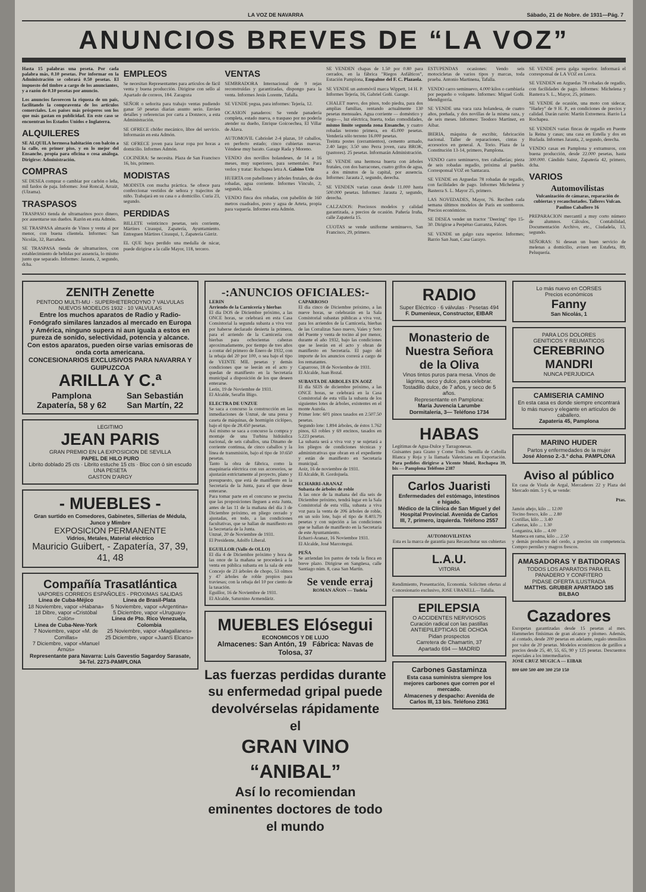LA VOZ DE NAVARRA Sábado, 21 de Nobre. de 1931—Pág. 7
ANUNCIOS BREVES DE “LA VOZ”
Hasta 15 palabras una peseta. Por cada palabra más, 0.10 pesetas. Por informar en la Administración se cobrará 0.50 pesetas. El impuesto del timbre a cargo de los anunciantes, y a razón de 0.10 pesetas por anuncio.
Los anuncios favorecen la riqueza de un país, facilitando la compraventa de los artículos comerciales. Los países más prósperos son los que más gastan en publicidad. En este caso se encuentran los Estados Unidos e Inglaterra.
ALQUILERES
SE ALQUILA hermosa habitación con balcón a la calle, en primer piso, y en lo mejor del Ensanche, propia para oficina o cosa análoga. Dirigirse: Administración.
COMPRAS
SE DESEA comprar o cambiar por carbón o leña, mil fardos de paja. Informes: José Roncal, Arraiz, (Ulzama).
TRASPASOS
TRASPASO tienda de ultramarinos poco dinero, por ausentarse sus dueños. Razón en esta Admón.
SE TRASPASA almacén de Vinos y venta al por menor, con buena clientela. Informes: San Nicolás, 32, Barrañeta.
SE TRASPASA tienda de ultramarinos, con establecimiento de bebidas por ausencia, lo mismo junto que separado. Informes: Jarauta, 2, segundo, dcha.
EMPLEOS
Se necesitan Representantes para artículos de fácil venta y buena producción. Dirigirse con sello al Apartado de correos, 184. Zaragoza
SEÑOR o señorita para trabajo ventas pudiendo ganar 50 pesetas diarias asunto serio. Envíen detalles y referencias por carta a Donzeco, a esta Administración.
SE OFRECE chófer mecánico, libre del servicio. Informarán en esta Admón.
SE OFRECE joven para lavar ropa por horas a domicilio. Informes Admón.
COCINERA: Se necesita. Plaza de San Francisco 16, bis, primero.
MODISTAS
MODISTA con mucha práctica. Se ofrece para confeccionar vestidos de señora y trajecitos de niño. Trabajará en su casa o a domicilio. Curia 23, segundo.
PERDIDAS
BILLETE veinticinco pesetas, seis corriente, Mártires Cirauqui, Zapatería, Ayuntamiento. Entreguen Mártires Cirauqui, 1, Zapatería Gárriz.
EL QUE haya perdido una medalla de nácar, puede dirigirse a la calle Mayor, 118, tercero.
VENTAS
SEMBRADORA Internacional de 9 rejas reconstruídas y garantizadas, dispongo para la venta. Informes Jesús Lorente, Tafalla.
SE VENDE yegua, para informes: Tejería, 12.
OCASION panaderos: Se vende panadería completa, estado nueva, o traspaso por no poderla atender su dueño, Enrique Goicoechea, El Villar de Alava.
AUTOMOVIL Cabriolet 2-4 plazas, 10 caballos, en perfecto estado; cinco cubiertas nuevas. Véndese muy barato. Garage Rada y Moreno.
VENDO dos novillos holandeses, de 14 a 16 meses, muy superiores, para sementales. Para verlos y tratar: Rochapea letra A. Gabino Uriz
HUERTA con pabellones y árboles frutales, de dos robadas, agua corriente. Informes Vínculo, 2, segundo, izda.
VENDO finca dos robadas, con pabellón de 160 metros cuadrados, pozo y agua de Arteta, propia para vaquería. Informes esta Admón.
SE VENDEN chapas de 1.50 por 0.80 para cerrados, en la fábrica "Riegos Asfálticos", Estación Pamplona, Empalme del F. C. Plazaola.
SE VENDE un automóvil marca Wippett, 14 H. P. Informes Tejería, 16, Gabriel Goñi. Garage.
CHALET nuevo, dos pisos, todo piedra, para dos amplias familias, rentando actualmente 130 pesetas mensuales. Agua corriente — doméstico y riego—, luz eléctrica, huerta, todas comodidades, mismo límite segunda zona Ensanche, y cuatro robadas terreno primera, en 45.000 pesetas. Vendería sólo terreno 16.000 pesetas.
Treinta postes (cerramientos), cemento armado, 2.40 largo; 3.50 uno Perra joven, raza BROK, (pastores). 25 pesetas. Informarán Administración.
SE VENDE una hermosa huerta con árboles frutales, con dos barracones, cuatro grifos de agua, a dos minutos de la capital, por ausencia. Informes: Jarauta 2, segundo, derecha.
SE VENDEN varias casas desde 11.000 hasta 500.000 pesetas. Informes: Jarauta 2, segundo, derecha.
CALZADOS: Preciosos modelos y calidad garantizada, a precios de ocasión. Pañería Iruña, calle Zapatería 15.
CUOTAS se vende uniforme seminuevo, San Francisco, 29, primero.
ESTUPENDAS ocasiones: Vendo seis motocicletas de varios tipos y marcas, toda prueba. Antonio Martinena, Tafalla.
VENDO carro seminuevo, 4.000 kilos o cambiaría por pequeño o volquete. Informes: Miguel Goñi. Mendigorría.
SE VENDE una vaca raza holandesa, de cuatro años, preñada, y dos novillas de la misma raza, y de seis meses. Informes: Teodoro Martínez, en Aibar.
IBERIA, máquina de escribir, fabricación nacional. Taller de reparaciones, cintas y accesorios en general. A. Torio. Plaza de la Constitución 13-14, primero, Pamplona.
VENDO carro seminuevo, tres caballerías; pieza de seis robadas regadío, próxima al pueblo. Corresponsal VOZ en Santacara.
SE VENDE en Arguedas 78 robadas de regadío, con facilidades de pago. Informes Michelena y Basterra S. L. Mayor 25, primero.
LAS NOVEDADES, Mayor, 76. Reciben cada semana últimos modelos de París en sombreros. Precios económicos.
SE DESEA vender un tractor "Deering" tipo 15-30. Dirigirse a Perpétuo Garranza, Falces.
SE VENDE un galgo raza superior. Informes; Barrio San Juan, Casa Garayo.
SE VENDE perra galga superior. Informará el corresponsal de LA VOZ en Lorca.
SE VENDEN en Arguedas 78 robadas de regadío, con facilidades de pago. Informes: Michelena y Basterra S. L., Mayor, 25, primero.
SE VENDE de ocasión, una moto con sidecar, "Harley" de 9 H. P., en condiciones de precios y calidad. Darán razón: Martín Extremera. Barrio La Rochapea.
SE VENDEN varias fincas de regadío en Puente la Reina y casas; una casa en Estella y dos en Burlada. Informes Jarauta, 2, segundo, derecha.
VENDO casas en Pamplona y extramuros, con buena producción, desde 22.000 pesetas, hasta 300.000. Cándido Sainz, Zapatería 42, primero, dcha.
VARIOS
Automovilistas
Vulcanización de cámaras, reparación de cubiertas y recauchutados. Talleres Vulcan. Paulino Caballero 16
PREPARACION mercantil a muy corto número de alumnos. Cálculos, Contabilidad, Documentación Archivo, etc., Ciudadela, 13, segundo.
SEÑORAS: Si desean un buen servicio de melenas a domicilio, avisen en Estafeta, 89, Peluquería.
ZENITH Zenette
PENTODO MULTI-MU · SUPERHETERODYNO 7 VALVULAS NUEVOS MODELOS 1932 · 10 VALVULAS
Entre los muchos aparatos de Radio y Radio-Fonógrafo similares lanzados al mercado en Europa y América, ninguno supera ni aun iguala a estos en pureza de sonido, selectividad, potencia y alcance. Con estos aparatos, pueden oirse varias emisoras de onda corta americana.
CONCESIONARIOS EXCLUSIVOS PARA NAVARRA Y GUIPUZCOA
ARILLA Y C.ª
Pamplona
Zapatería, 58 y 62 San Sebastián
San Martín, 22
LEGITIMO
JEAN PARIS
GRAN PREMIO EN LA EXPOSICION DE SEVILLA
PAPEL DE HILO PURO
Librito doblado 25 cts · Librito estuche 15 cts · Bloc con ó sin escudo UNA PESETA
GASTON D'ARGY
- MUEBLES -
Gran surtido en Comedores, Gabinetes, Sillerías de Médula, Junco y Mimbre
EXPOSICION PERMANENTE
Vidrios, Metales, Material eléctrico
Mauricio Guibert, - Zapatería, 37, 39, 41, 48
Compañía Trasatlántica
VAPORES CORREOS ESPAÑOLES - PROXIMAS SALIDAS
Línea de Cuba-Méjico
18 Noviembre, vapor «Habana»
18 Dibre, vapor «Cristóbal Colón»
Línea de Cuba-New-York
7 Noviembre, vapor «M. de Comillas»
7 Diciembre, vapor «Manuel Arnús» Línea de Brasil-Plata
5 Noviembre, vapor «Argentina»
5 Diciembre, vapor «Uruguay»
Línea de Pto. Rico Venezuela, Colombia
25 Noviembre, vapor «Magallanes»
25 Diciembre, vapor «JuanS Elcano»
Representante para Navarra: Luis Gavestio Sagardoy Sarasate, 34-Tel. 2273-PAMPLONA
-:ANUNCIOS OFICIALES:-
LERIN
Arriendo de la Carnicería y hierbas
El día DOS de Diciembre próximo, a las ONCE horas, se celebrará en esta Casa Consistorial la segunda subasta a viva voz por haberse declarado desierta la primera, para el arriendo de la Carnicería con hierbas para ochocientas cabezas aproximadamente, por tiempo de tres años a contar del primero de Enero de 1932, con la rebaja del 20 por 100, o sea bajo el tipo de VEINTE MIL pesetas y demás condiciones que se leerán en el acto y quedan de manifiesto en la Secretaría municipal a disposición de los que deseen enterarse.
Lerín, 19 de Noviembre de 1931.
El Alcalde, Serafín Iñigo.
ELECTRA DE UNZUE
Se saca a concurso la construcción en las inmediaciones de Unzué, de una presa y caseta de máquinas, de hormigón ciclópeo, bajo el tipo de 28.450 pesetas.
Así mismo se saca a concurso la compra y montaje de una Turbina hidráulica nacional, de seis caballos, una Dinamo de corriente continua, de cinco caballos y la línea de transmisión, bajo el tipo de 10.650 pesetas.
Tanto la obra de fábrica, como la maquinaria eléctrica con sus accesorios, se ajustarán estrictamente al proyecto, plano y presupuesto, que está de manifiesto en la Secretaría de la Junta, para el que desee enterarse.
Para tomar parte en el concurso se precisa que las proposiciones lleguen a esta Junta, antes de las 11 de la mañana del día 3 de Diciembre próximo, en pliego cerrado y ajustadas, en todo, a las condiciones facultativas, que se hallan de manifiesto en la Secretaría de la Junta.
Unzué, 20 de Noviembre de 1931.
El Presidente, Adolfo Liberal.
EGUILLOR (Valle de OLLO)
El día 4 de Diciembre próximo y hora de las once de la mañana se procederá a la venta en pública subasta en la sala de este Concejo de 23 árboles de chopo, 53 olmos y 47 árboles de roble propios para traviesas; con la rebaja del 10 por ciento de la tasación.
Eguillor, 16 de Noviembre de 1931.
El Alcalde, Saturnino Armendáriz.
CAPARROSO
El día cinco de Diciembre próximo, a las nueve horas, se celebrarán en la Sala Consistorial subastas públicas a viva voz, para los arriendos de la Carnicería, hierbas de las Corralizas Saso nuevo, Vaíes y Soto del Puente y venta de tocino al por menor, durante el año 1932, bajo las condiciones que se leerán en el acto y obran de manifiesto en Secretaría. El pago del importe de los anuncios correrá a cargo de los rematantes.
Caparroso, 18 de Noviembre de 1931.
El Alcalde, Juan Bozal.
SUBASTA DE ARBOLES EN AOIZ
El día SEIS de diciembre próximo, a las ONCE horas, se celebrará en la Casa Consistorial de esta villa la subasta de los siguientes lotes de árboles, existentes en el monte Auzola.
Primer lote: 601 pinos tasados en 2.507.50 pesetas.
Segundo lote: 1.894 árboles, de éstos 1.762 pinos, 63 robles y 69 encinos, tasados en 5.223 pesetas.
La subasta será a viva voz y se sujetará a los pliegos de condiciones técnicas y administrativas que obran en el expediente y están de manifiesto en Secretaría municipal.
Aoiz, 16 de noviembre de 1931.
El Alcalde, B. Gordojuela.
ECHARRI-ARANAZ
Subasta de árboles de roble
A las once de la mañana del día seis de Diciembre próximo, tendrá lugar en la Sala Consistorial de esta villa, subasta a viva voz para la venta de 206 árboles de roble, en un solo lote, bajo el tipo de 8.403.79 pesetas y con sujeción a las condiciones que se hallan de manifiesto en la Secretaría de este Ayuntamiento.
Echarri-Aranaz, 16 Noviembre 1931.
El Alcalde, José Marcotegui.
PEÑA
Se arriendan los pastos de toda la finca en breve plazo. Dirigirse en Sangüesa, calle Santiago núm. 8, casa San Martín.
Se vende erraj
ROMAN AÑON — Tudela
MUEBLES Elósegui
ECONOMICOS Y DE LUJO
Almacenes: San Antón, 19 Fábrica: Navas de Tolosa, 37
Las fuerzas perdidas durante su enfermedad gripal puede devolvérselas rápidamente el
GRAN VINO “ANIBAL”
Así lo recomiendan eminentes doctores de todo el mundo
RADIO
Super Eléctrico · 6 válvulas · Pesetas 494
F. Dumenieux, Constructor, EIBAR
Monasterio de Nuestra Señora de la Oliva
Vinos tintos puros para mesa. Vinos de lágrima, seco y dulce, para celebrar. Tostadillo dulce, de 7 años, y seco de 5 años.
Representante en Pamplona:
María Juvencia Larumbe
Dormitalería, 3— Teléfono 1734
HABAS
Legítimas de Agua-Dulce y Tarragonesas.
Guisantes para Grano y Come Todo. Semilla de Cebolla Blanca y Roja y la llamada Valenciana en Exportación. Para pedidos dirigirse a Vicente Muiel, Rochapea 39, bis — Pamplona Teléfono 2387
Carlos Juaristi
Enfermedades del estómago, intestinos e hígado.
Médico de la Clínica de San Miguel y del Hospital Provincial. Avenida de Carlos III, 7, primero, izquierda. Teléfono 2557
AUTOMOVILISTAS
Esta es la marca de garantía para Recauchutar sus cubiertas
L.A.U.
VITORIA
Rendimiento, Presentación, Economía. Soliciten ofertas al Concesionario exclusivo, JOSE UBANELL—Tafalla.
EPILEPSIA
O ACCIDENTES NERVIOSOS
Curación radical con las pastillas ANTIEPILEPTICAS DE OCHOA
Pidan prospectos
Carretera de Chamartín, 37
Apartado 694 — MADRID
Carbones Gastaminza
Esta casa suministra siempre los mejores carbones que corren por el mercado.
Almacenes y despacho: Avenida de Carlos III, 13 bis. Teléfono 2361
Lo más nuevo en CORSES
Precios económicos
Fanny
San Nicolás, 1
PARA LOS DOLORES
GENITICOS Y REUMATICOS
CEREBRINO MANDRI
NUNCA PERJUDICA
CAMISERIA CAMINO
En esta casa es donde siempre encontrará lo más nuevo y elegante en artículos de caballero.
Zapatería 45, Pamplona
MARINO HUDER
Partos y enfermedades de la mujer
José Alonso 2.-3.º dcha. PAMPLONA
Aviso al público
En casa de Viuda de Argal, Mercaderes 22 y Plaza del Mercado núm. 5 y 6, se vende:
Ptas.
Jamón añejo, kilo ... 12.00
Tocino fresco, kilo ... 2.80
Costillas, kilo ... 3.40
Cabezas, kilo ... 1.30
Longaniza, kilo ... 4.00
Manteca en rama, kilo ... 2.50
y demás productos del cerdo, a precios sin competencia. Compro perniles y magros frescos.
AMASADORAS Y BATIDORAS
TODOS LOS APARATOS PARA EL PANADERO Y CONFITERO
PIDASE OFERTA ILUSTRADA
MATTHS. GRUBER APARTADO 185 BILBAO
Cazadores
Escopetas garantizadas desde 15 pesetas al mes. Hammerles finísimas de gran alcance y plomeo. Además, al contado, desde 200 pesetas en adelante, regalo utensilios por valor de 20 pesetas. Modelos económicos de gatillos a precios desde 25, 40, 55, 65, 90 y 125 pesetas. Descuentos especiales a los intermediarios.
JOSE CRUZ MUGICA — EIBAR
800 600 500 400 300 250 150